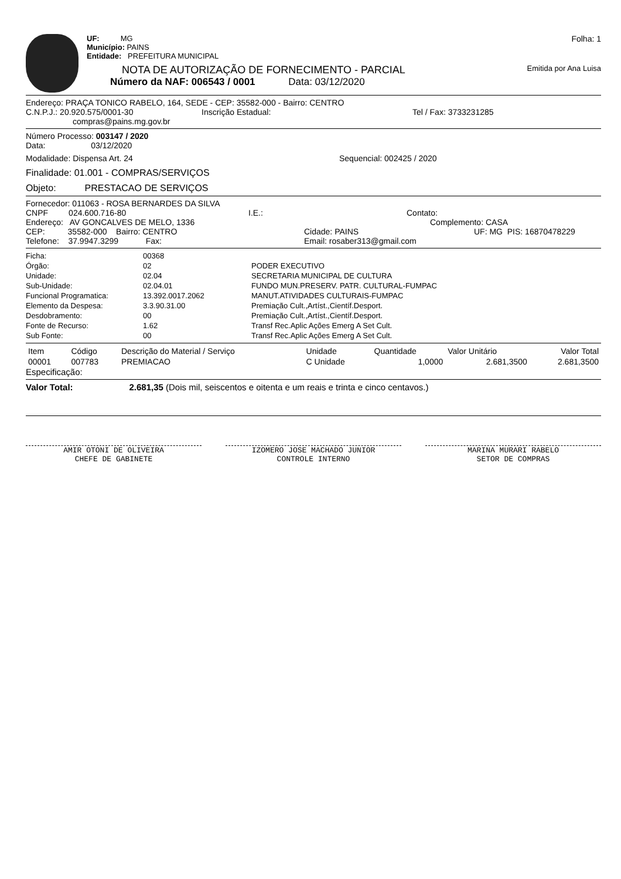UF: MG
Município: PAINS
Entidade: PREFEITURA MUNICIPAL
Folha: 1
NOTA DE AUTORIZAÇÃO DE FORNECIMENTO - PARCIAL
Emitida por Ana Luisa
Número da NAF: 006543 / 0001 Data: 03/12/2020
Endereço: PRAÇA TONICO RABELO, 164, SEDE - CEP: 35582-000 - Bairro: CENTRO
C.N.P.J.: 20.920.575/0001-30 Inscrição Estadual: Tel / Fax: 3733231285
compras@pains.mg.gov.br
Número Processo: 003147 / 2020
Data: 03/12/2020
Modalidade: Dispensa Art. 24 Sequencial: 002425 / 2020
Finalidade: 01.001 - COMPRAS/SERVIÇOS
Objeto: PRESTACAO DE SERVIÇOS
Fornecedor: 011063 - ROSA BERNARDES DA SILVA
CNPF 024.600.716-80 I.E.: Contato:
Endereço: AV GONCALVES DE MELO, 1336 Complemento: CASA
CEP: 35582-000 Bairro: CENTRO Cidade: PAINS UF: MG PIS: 16870478229
Telefone: 37.9947.3299 Fax: Email: rosaber313@gmail.com
Ficha:
Órgão:
Unidade:
Sub-Unidade:
Funcional Programatica:
Elemento da Despesa:
Desdobramento:
Fonte de Recurso:
Sub Fonte:
00368
02
02.04
02.04.01
13.392.0017.2062
3.3.90.31.00
00
1.62
00
PODER EXECUTIVO
SECRETARIA MUNICIPAL DE CULTURA
FUNDO MUN.PRESERV. PATR. CULTURAL-FUMPAC
MANUT.ATIVIDADES CULTURAIS-FUMPAC
Premiação Cult.,Artíst.,Científ.Desport.
Premiação Cult.,Artíst.,Científ.Desport.
Transf Rec.Aplic Ações Emerg A Set Cult.
Transf Rec.Aplic Ações Emerg A Set Cult.
| Item | Código | Descrição do Material / Serviço | Unidade | Quantidade | Valor Unitário | Valor Total |
| --- | --- | --- | --- | --- | --- | --- |
| 00001 | 007783 | PREMIACAO | C Unidade | 1,0000 | 2.681,3500 | 2.681,3500 |
Especificação:
Valor Total: 2.681,35 (Dois mil, seiscentos e oitenta e um reais e trinta e cinco centavos.)
AMIR OTONI DE OLIVEIRA
CHEFE DE GABINETE
IZOMERO JOSE MACHADO JUNIOR
CONTROLE INTERNO
MARINA MURARI RABELO
SETOR DE COMPRAS